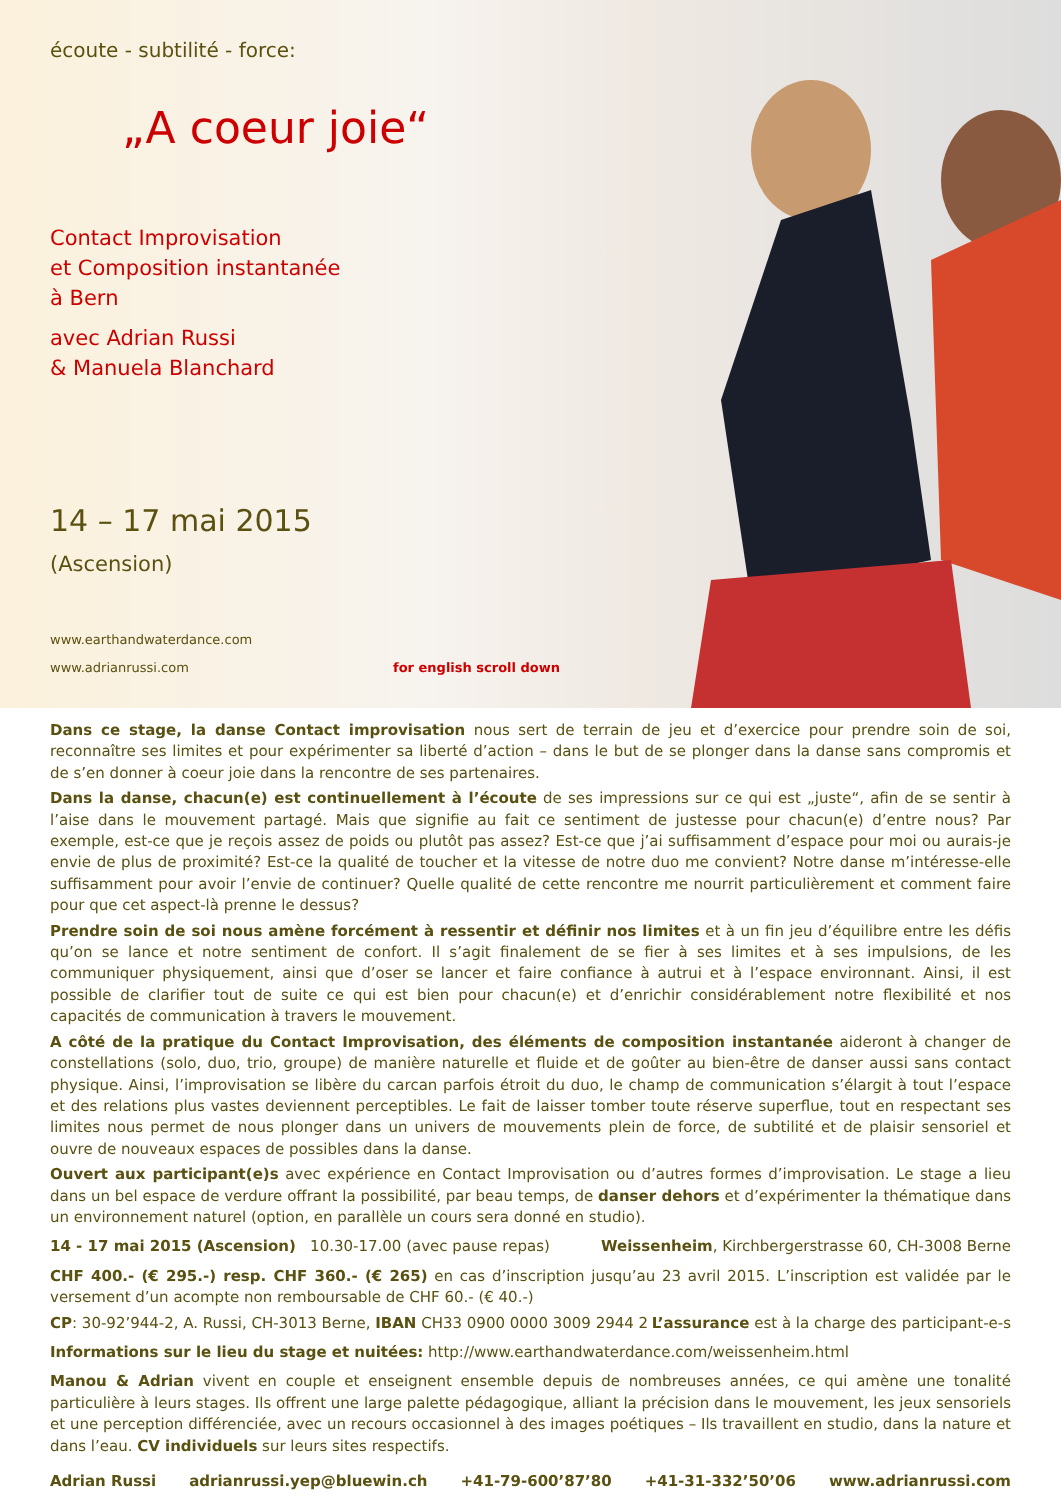écoute - subtilité - force:
„A coeur joie“
Contact Improvisation
et Composition instantanée
à Bern
avec Adrian Russi
& Manuela Blanchard
14 – 17 mai 2015
(Ascension)
www.earthandwaterdance.com
www.adrianrussi.com for english scroll down
Dans ce stage, la danse Contact improvisation nous sert de terrain de jeu et d’exercice pour prendre soin de soi, reconnaître ses limites et pour expérimenter sa liberté d’action – dans le but de se plonger dans la danse sans compromis et de s’en donner à coeur joie dans la rencontre de ses partenaires.
Dans la danse, chacun(e) est continuellement à l’écoute de ses impressions sur ce qui est „juste“, afin de se sentir à l’aise dans le mouvement partagé. Mais que signifie au fait ce sentiment de justesse pour chacun(e) d’entre nous? Par exemple, est-ce que je reçois assez de poids ou plutôt pas assez? Est-ce que j’ai suffisamment d’espace pour moi ou aurais-je envie de plus de proximité? Est-ce la qualité de toucher et la vitesse de notre duo me convient? Notre danse m’intéresse-elle suffisamment pour avoir l’envie de continuer? Quelle qualité de cette rencontre me nourrit particulièrement et comment faire pour que cet aspect-là prenne le dessus?
Prendre soin de soi nous amène forcément à ressentir et définir nos limites et à un fin jeu d’équilibre entre les défis qu’on se lance et notre sentiment de confort. Il s’agit finalement de se fier à ses limites et à ses impulsions, de les communiquer physiquement, ainsi que d’oser se lancer et faire confiance à autrui et à l’espace environnant. Ainsi, il est possible de clarifier tout de suite ce qui est bien pour chacun(e) et d’enrichir considérablement notre flexibilité et nos capacités de communication à travers le mouvement.
A côté de la pratique du Contact Improvisation, des éléments de composition instantanée aideront à changer de constellations (solo, duo, trio, groupe) de manière naturelle et fluide et de goûter au bien-être de danser aussi sans contact physique. Ainsi, l’improvisation se libère du carcan parfois étroit du duo, le champ de communication s’élargit à tout l’espace et des relations plus vastes deviennent perceptibles. Le fait de laisser tomber toute réserve superflue, tout en respectant ses limites nous permet de nous plonger dans un univers de mouvements plein de force, de subtilité et de plaisir sensoriel et ouvre de nouveaux espaces de possibles dans la danse.
Ouvert aux participant(e)s avec expérience en Contact Improvisation ou d’autres formes d’improvisation. Le stage a lieu dans un bel espace de verdure offrant la possibilité, par beau temps, de danser dehors et d’expérimenter la thématique dans un environnement naturel (option, en parallèle un cours sera donné en studio).
14 - 17 mai 2015 (Ascension) 10.30-17.00 (avec pause repas) Weissenheim, Kirchbergerstrasse 60, CH-3008 Berne
CHF 400.- (€ 295.-) resp. CHF 360.- (€ 265) en cas d’inscription jusqu’au 23 avril 2015. L’inscription est validée par le versement d’un acompte non remboursable de CHF 60.- (€ 40.-)
CP: 30-92’944-2, A. Russi, CH-3013 Berne, IBAN CH33 0900 0000 3009 2944 2 L’assurance est à la charge des participant-e-s
Informations sur le lieu du stage et nuitées: http://www.earthandwaterdance.com/weissenheim.html
Manou & Adrian vivent en couple et enseignent ensemble depuis de nombreuses années, ce qui amène une tonalité particulière à leurs stages. Ils offrent une large palette pédagogique, alliant la précision dans le mouvement, les jeux sensoriels et une perception différenciée, avec un recours occasionnel à des images poétiques – Ils travaillent en studio, dans la nature et dans l’eau. CV individuels sur leurs sites respectifs.
Adrian Russi adrianrussi.yep@bluewin.ch +41-79-600’87’80 +41-31-332’50’06 www.adrianrussi.com